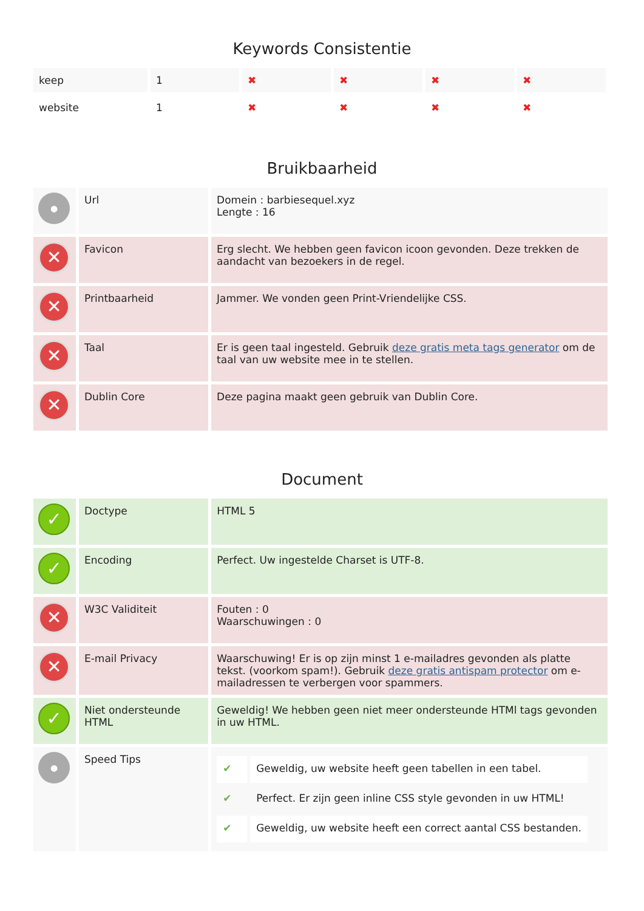Keywords Consistentie
| keep | 1 | ✖ | ✖ | ✖ | ✖ |
| website | 1 | ✖ | ✖ | ✖ | ✖ |
Bruikbaarheid
| ● | Url | Domein : barbiesequel.xyz Lengte : 16 |
| ✕ | Favicon | Erg slecht. We hebben geen favicon icoon gevonden. Deze trekken de aandacht van bezoekers in de regel. |
| ✕ | Printbaarheid | Jammer. We vonden geen Print-Vriendelijke CSS. |
| ✕ | Taal | Er is geen taal ingesteld. Gebruik deze gratis meta tags generator om de taal van uw website mee in te stellen. |
| ✕ | Dublin Core | Deze pagina maakt geen gebruik van Dublin Core. |
Document
| ✓ | Doctype | HTML 5 |
| ✓ | Encoding | Perfect. Uw ingestelde Charset is UTF-8. |
| ✕ | W3C Validiteit | Fouten : 0 Waarschuwingen : 0 |
| ✕ | E-mail Privacy | Waarschuwing! Er is op zijn minst 1 e-mailadres gevonden als platte tekst. (voorkom spam!). Gebruik deze gratis antispam protector om e-mailadressen te verbergen voor spammers. |
| ✓ | Niet ondersteunde HTML | Geweldig! We hebben geen niet meer ondersteunde HTMl tags gevonden in uw HTML. |
| ● | Speed Tips | / ✔ / Geweldig, uw website heeft geen tabellen in een tabel. / / ✔ / Perfect. Er zijn geen inline CSS style gevonden in uw HTML! / / ✔ / Geweldig, uw website heeft een correct aantal CSS bestanden. / |